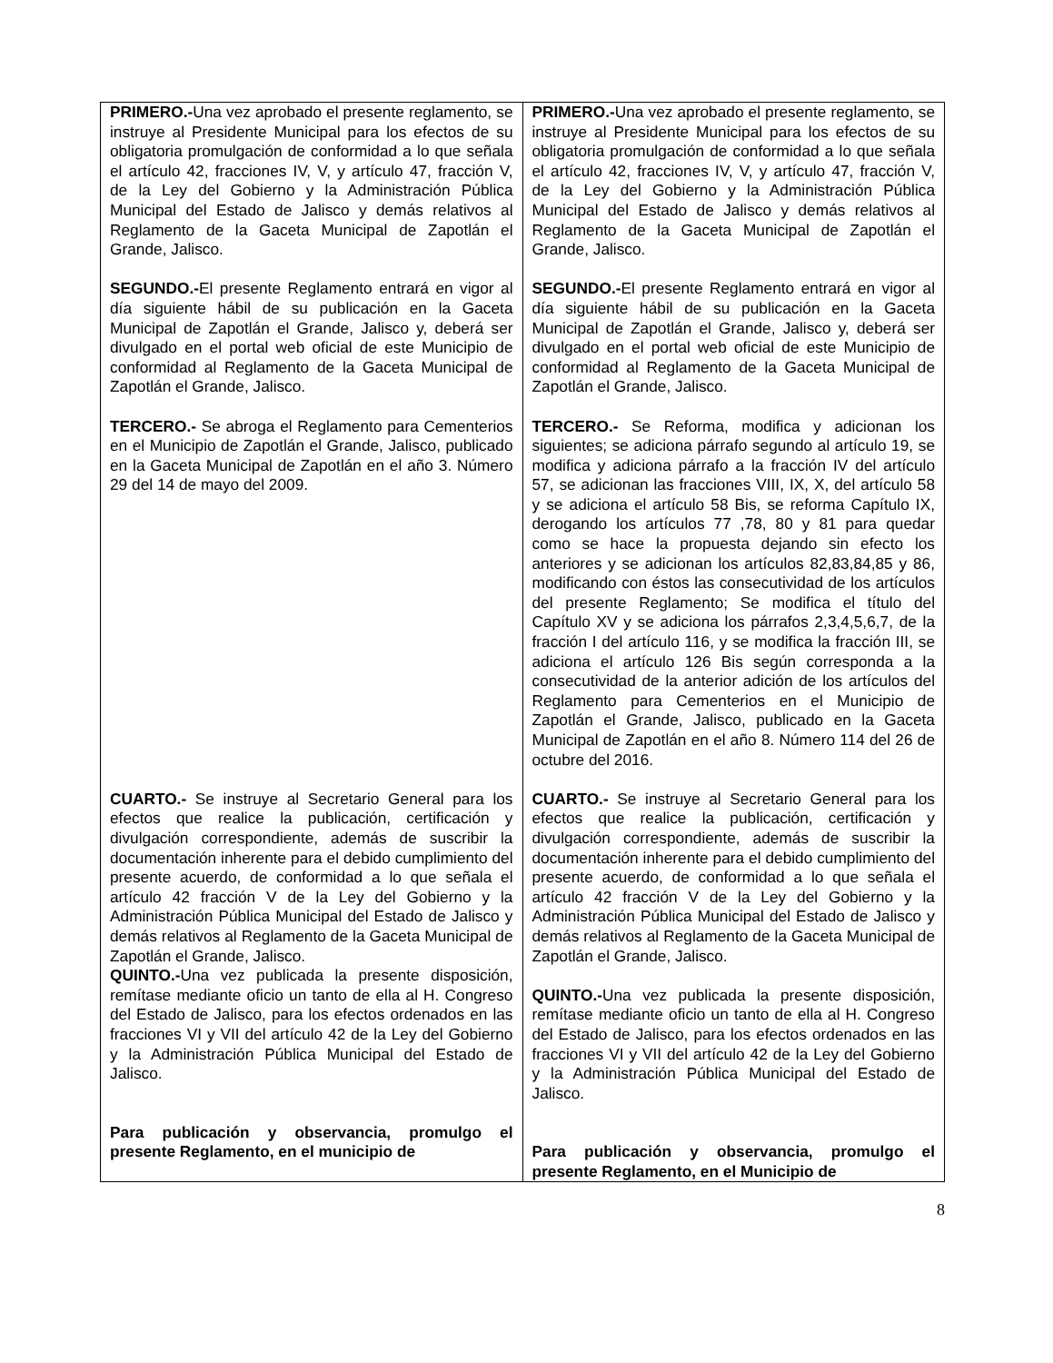| PRIMERO.- Una vez aprobado el presente reglamento, se instruye al Presidente Municipal para los efectos de su obligatoria promulgación de conformidad a lo que señala el artículo 42, fracciones IV, V, y artículo 47, fracción V, de la Ley del Gobierno y la Administración Pública Municipal del Estado de Jalisco y demás relativos al Reglamento de la Gaceta Municipal de Zapotlán el Grande, Jalisco. SEGUNDO.- El presente Reglamento entrará en vigor al día siguiente hábil de su publicación en la Gaceta Municipal de Zapotlán el Grande, Jalisco y, deberá ser divulgado en el portal web oficial de este Municipio de conformidad al Reglamento de la Gaceta Municipal de Zapotlán el Grande, Jalisco. TERCERO.- Se abroga el Reglamento para Cementerios en el Municipio de Zapotlán el Grande, Jalisco, publicado en la Gaceta Municipal de Zapotlán en el año 3. Número 29 del 14 de mayo del 2009. CUARTO.- Se instruye al Secretario General para los efectos que realice la publicación, certificación y divulgación correspondiente, además de suscribir la documentación inherente para el debido cumplimiento del presente acuerdo, de conformidad a lo que señala el artículo 42 fracción V de la Ley del Gobierno y la Administración Pública Municipal del Estado de Jalisco y demás relativos al Reglamento de la Gaceta Municipal de Zapotlán el Grande, Jalisco. QUINTO.- Una vez publicada la presente disposición, remítase mediante oficio un tanto de ella al H. Congreso del Estado de Jalisco, para los efectos ordenados en las fracciones VI y VII del artículo 42 de la Ley del Gobierno y la Administración Pública Municipal del Estado de Jalisco. Para publicación y observancia, promulgo el presente Reglamento, en el municipio de | PRIMERO.- Una vez aprobado el presente reglamento, se instruye al Presidente Municipal para los efectos de su obligatoria promulgación de conformidad a lo que señala el artículo 42, fracciones IV, V, y artículo 47, fracción V, de la Ley del Gobierno y la Administración Pública Municipal del Estado de Jalisco y demás relativos al Reglamento de la Gaceta Municipal de Zapotlán el Grande, Jalisco. SEGUNDO.- El presente Reglamento entrará en vigor al día siguiente hábil de su publicación en la Gaceta Municipal de Zapotlán el Grande, Jalisco y, deberá ser divulgado en el portal web oficial de este Municipio de conformidad al Reglamento de la Gaceta Municipal de Zapotlán el Grande, Jalisco. TERCERO.- Se Reforma, modifica y adicionan los siguientes; se adiciona párrafo segundo al artículo 19, se modifica y adiciona párrafo a la fracción IV del artículo 57, se adicionan las fracciones VIII, IX, X, del artículo 58 y se adiciona el artículo 58 Bis, se reforma Capítulo IX, derogando los artículos 77 ,78, 80 y 81 para quedar como se hace la propuesta dejando sin efecto los anteriores y se adicionan los artículos 82,83,84,85 y 86, modificando con éstos las consecutividad de los artículos del presente Reglamento; Se modifica el título del Capítulo XV y se adiciona los párrafos 2,3,4,5,6,7, de la fracción I del artículo 116, y se modifica la fracción III, se adiciona el artículo 126 Bis según corresponda a la consecutividad de la anterior adición de los artículos del Reglamento para Cementerios en el Municipio de Zapotlán el Grande, Jalisco, publicado en la Gaceta Municipal de Zapotlán en el año 8. Número 114 del 26 de octubre del 2016. CUARTO.- Se instruye al Secretario General para los efectos que realice la publicación, certificación y divulgación correspondiente, además de suscribir la documentación inherente para el debido cumplimiento del presente acuerdo, de conformidad a lo que señala el artículo 42 fracción V de la Ley del Gobierno y la Administración Pública Municipal del Estado de Jalisco y demás relativos al Reglamento de la Gaceta Municipal de Zapotlán el Grande, Jalisco. QUINTO.- Una vez publicada la presente disposición, remítase mediante oficio un tanto de ella al H. Congreso del Estado de Jalisco, para los efectos ordenados en las fracciones VI y VII del artículo 42 de la Ley del Gobierno y la Administración Pública Municipal del Estado de Jalisco. Para publicación y observancia, promulgo el presente Reglamento, en el Municipio de |
8